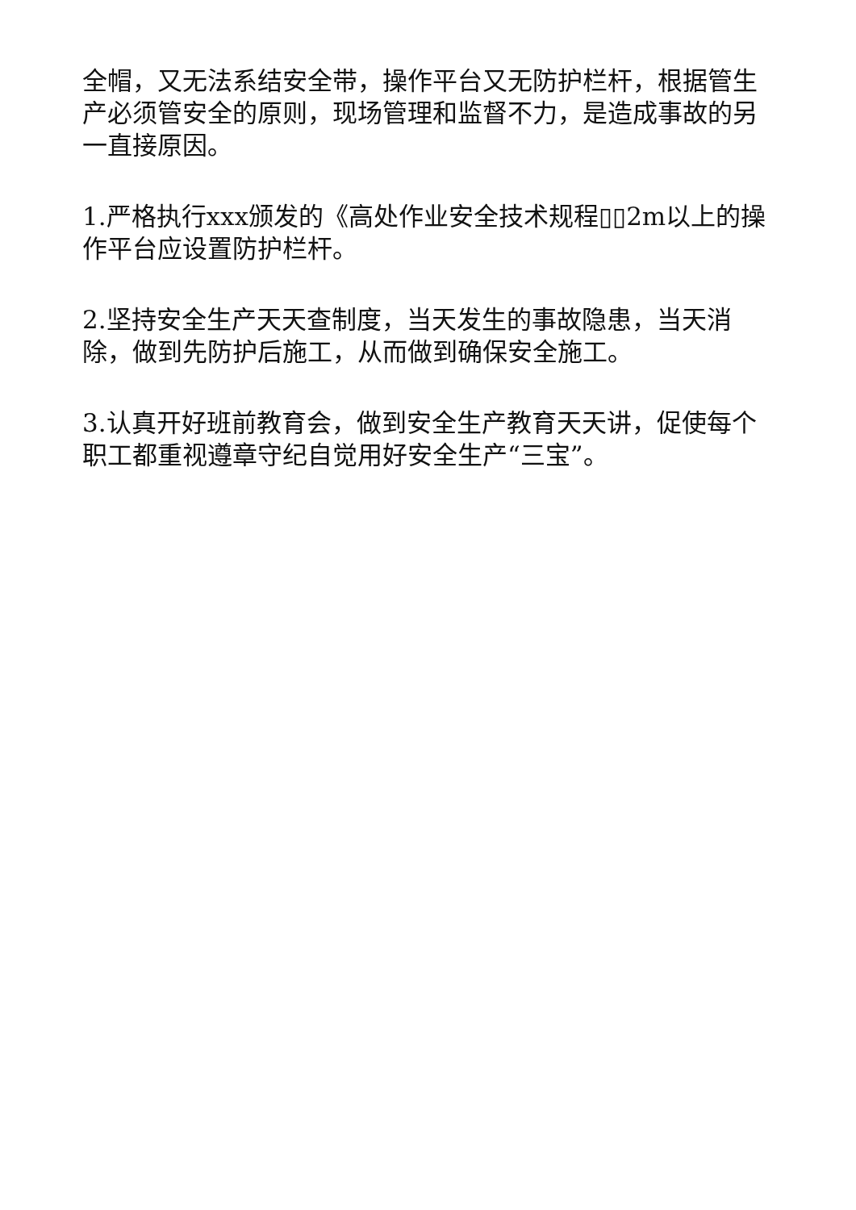全帽，又无法系结安全带，操作平台又无防护栏杆，根据管生产必须管安全的原则，现场管理和监督不力，是造成事故的另一直接原因。
1.严格执行xxx颁发的《高处作业安全技术规程▯▯2m以上的操作平台应设置防护栏杆。
2.坚持安全生产天天查制度，当天发生的事故隐患，当天消除，做到先防护后施工，从而做到确保安全施工。
3.认真开好班前教育会，做到安全生产教育天天讲，促使每个职工都重视遵章守纪自觉用好安全生产“三宝”。